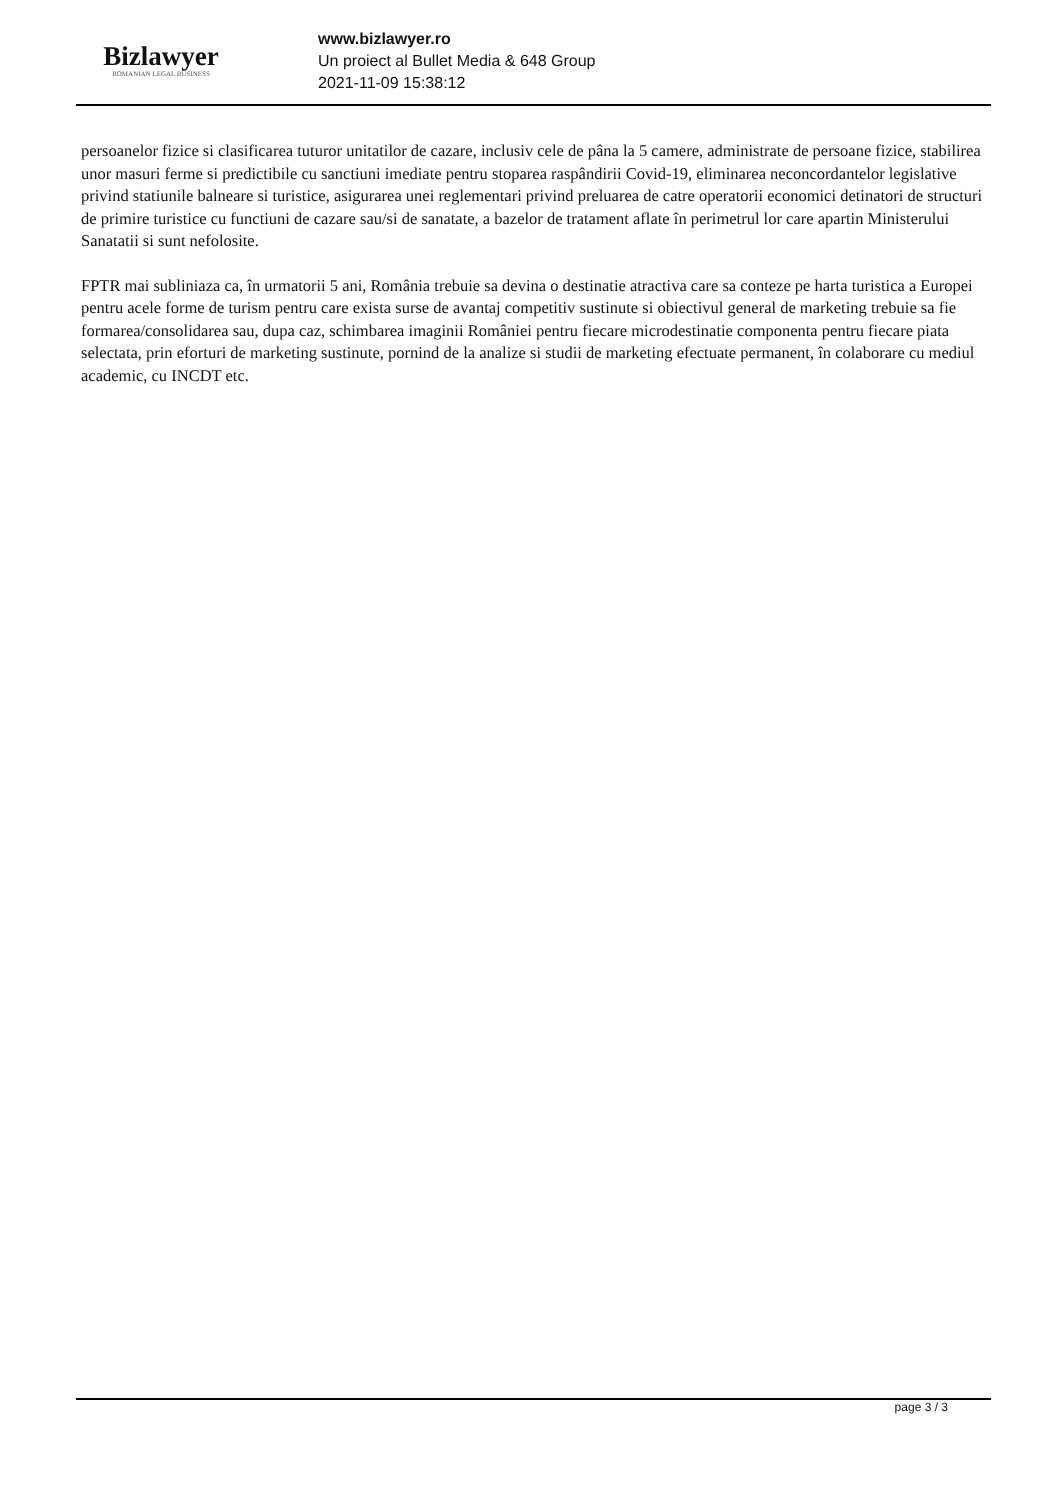Bizlawyer
ROMANIAN LEGAL BUSINESS
www.bizlawyer.ro
Un proiect al Bullet Media & 648 Group
2021-11-09 15:38:12
persoanelor fizice si clasificarea tuturor unitatilor de cazare, inclusiv cele de pâna la 5 camere, administrate de persoane fizice, stabilirea unor masuri ferme si predictibile cu sanctiuni imediate pentru stoparea raspândirii Covid-19, eliminarea neconcordantelor legislative privind statiunile balneare si turistice, asigurarea unei reglementari privind preluarea de catre operatorii economici detinatori de structuri de primire turistice cu functiuni de cazare sau/si de sanatate, a bazelor de tratament aflate în perimetrul lor care apartin Ministerului Sanatatii si sunt nefolosite.
FPTR mai subliniaza ca, în urmatorii 5 ani, România trebuie sa devina o destinatie atractiva care sa conteze pe harta turistica a Europei pentru acele forme de turism pentru care exista surse de avantaj competitiv sustinute si obiectivul general de marketing trebuie sa fie formarea/consolidarea sau, dupa caz, schimbarea imaginii României pentru fiecare microdestinatie componenta pentru fiecare piata selectata, prin eforturi de marketing sustinute, pornind de la analize si studii de marketing efectuate permanent, în colaborare cu mediul academic, cu INCDT etc.
page 3 / 3